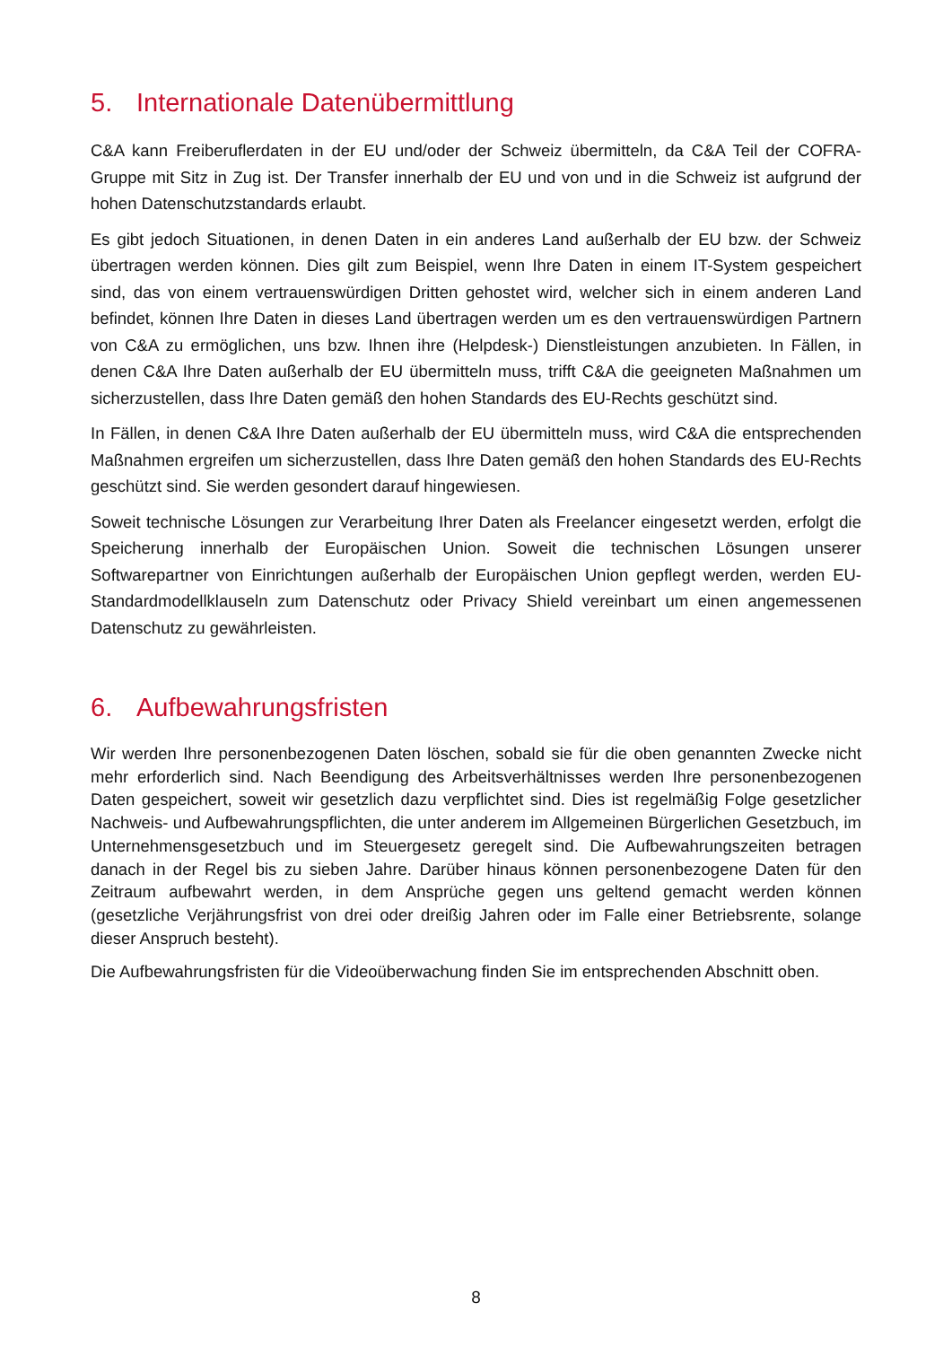5. Internationale Datenübermittlung
C&A kann Freiberuflerdaten in der EU und/oder der Schweiz übermitteln, da C&A Teil der COFRA-Gruppe mit Sitz in Zug ist. Der Transfer innerhalb der EU und von und in die Schweiz ist aufgrund der hohen Datenschutzstandards erlaubt.
Es gibt jedoch Situationen, in denen Daten in ein anderes Land außerhalb der EU bzw. der Schweiz übertragen werden können. Dies gilt zum Beispiel, wenn Ihre Daten in einem IT-System gespeichert sind, das von einem vertrauenswürdigen Dritten gehostet wird, welcher sich in einem anderen Land befindet, können Ihre Daten in dieses Land übertragen werden um es den vertrauenswürdigen Partnern von C&A zu ermöglichen, uns bzw. Ihnen ihre (Helpdesk-) Dienstleistungen anzubieten. In Fällen, in denen C&A Ihre Daten außerhalb der EU übermitteln muss, trifft C&A die geeigneten Maßnahmen um sicherzustellen, dass Ihre Daten gemäß den hohen Standards des EU-Rechts geschützt sind.
In Fällen, in denen C&A Ihre Daten außerhalb der EU übermitteln muss, wird C&A die entsprechenden Maßnahmen ergreifen um sicherzustellen, dass Ihre Daten gemäß den hohen Standards des EU-Rechts geschützt sind. Sie werden gesondert darauf hingewiesen.
Soweit technische Lösungen zur Verarbeitung Ihrer Daten als Freelancer eingesetzt werden, erfolgt die Speicherung innerhalb der Europäischen Union. Soweit die technischen Lösungen unserer Softwarepartner von Einrichtungen außerhalb der Europäischen Union gepflegt werden, werden EU-Standardmodellklauseln zum Datenschutz oder Privacy Shield vereinbart um einen angemessenen Datenschutz zu gewährleisten.
6. Aufbewahrungsfristen
Wir werden Ihre personenbezogenen Daten löschen, sobald sie für die oben genannten Zwecke nicht mehr erforderlich sind. Nach Beendigung des Arbeitsverhältnisses werden Ihre personenbezogenen Daten gespeichert, soweit wir gesetzlich dazu verpflichtet sind. Dies ist regelmäßig Folge gesetzlicher Nachweis- und Aufbewahrungspflichten, die unter anderem im Allgemeinen Bürgerlichen Gesetzbuch, im Unternehmensgesetzbuch und im Steuergesetz geregelt sind. Die Aufbewahrungszeiten betragen danach in der Regel bis zu sieben Jahre. Darüber hinaus können personenbezogene Daten für den Zeitraum aufbewahrt werden, in dem Ansprüche gegen uns geltend gemacht werden können (gesetzliche Verjährungsfrist von drei oder dreißig Jahren oder im Falle einer Betriebsrente, solange dieser Anspruch besteht).
Die Aufbewahrungsfristen für die Videoüberwachung finden Sie im entsprechenden Abschnitt oben.
8